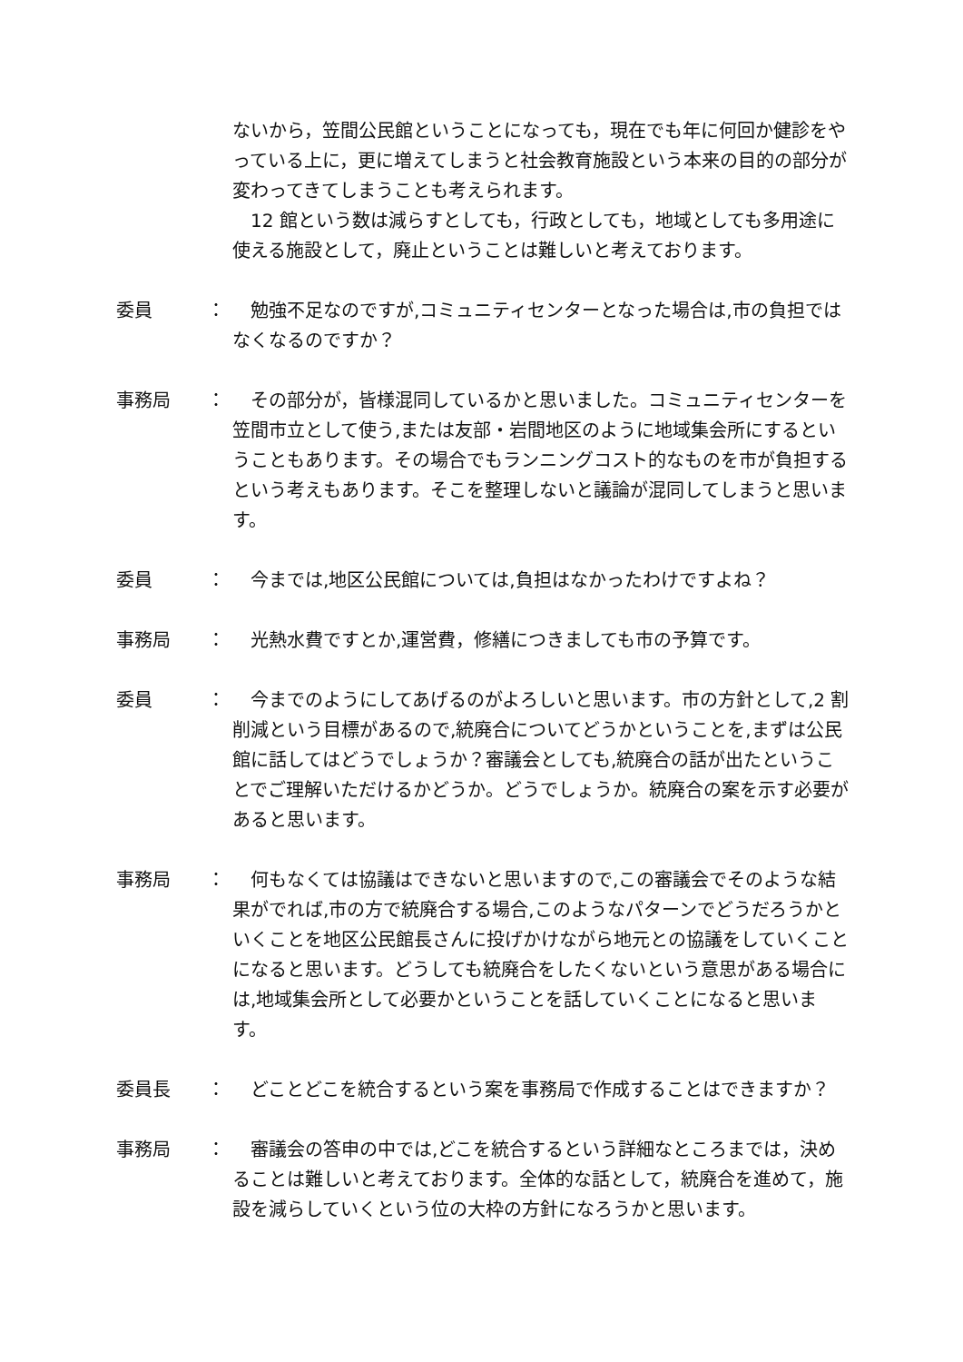ないから，笠間公民館ということになっても，現在でも年に何回か健診をやっている上に，更に増えてしまうと社会教育施設という本来の目的の部分が変わってきてしまうことも考えられます。
　12 館という数は減らすとしても，行政としても，地域としても多用途に使える施設として，廃止ということは難しいと考えております。
委員 ： 　勉強不足なのですが,コミュニティセンターとなった場合は,市の負担ではなくなるのですか？
事務局 ： 　その部分が，皆様混同しているかと思いました。コミュニティセンターを笠間市立として使う,または友部・岩間地区のように地域集会所にするということもあります。その場合でもランニングコスト的なものを市が負担するという考えもあります。そこを整理しないと議論が混同してしまうと思います。
委員 ： 　今までは,地区公民館については,負担はなかったわけですよね？
事務局 ： 　光熱水費ですとか,運営費，修繕につきましても市の予算です。
委員 ： 　今までのようにしてあげるのがよろしいと思います。市の方針として,2 割削減という目標があるので,統廃合についてどうかということを,まずは公民館に話してはどうでしょうか？審議会としても,統廃合の話が出たということでご理解いただけるかどうか。どうでしょうか。統廃合の案を示す必要があると思います。
事務局 ： 　何もなくては協議はできないと思いますので,この審議会でそのような結果がでれば,市の方で統廃合する場合,このようなパターンでどうだろうかといくことを地区公民館長さんに投げかけながら地元との協議をしていくことになると思います。どうしても統廃合をしたくないという意思がある場合には,地域集会所として必要かということを話していくことになると思います。
委員長 ： 　どことどこを統合するという案を事務局で作成することはできますか？
事務局 ： 　審議会の答申の中では,どこを統合するという詳細なところまでは，決めることは難しいと考えております。全体的な話として，統廃合を進めて，施設を減らしていくという位の大枠の方針になろうかと思います。